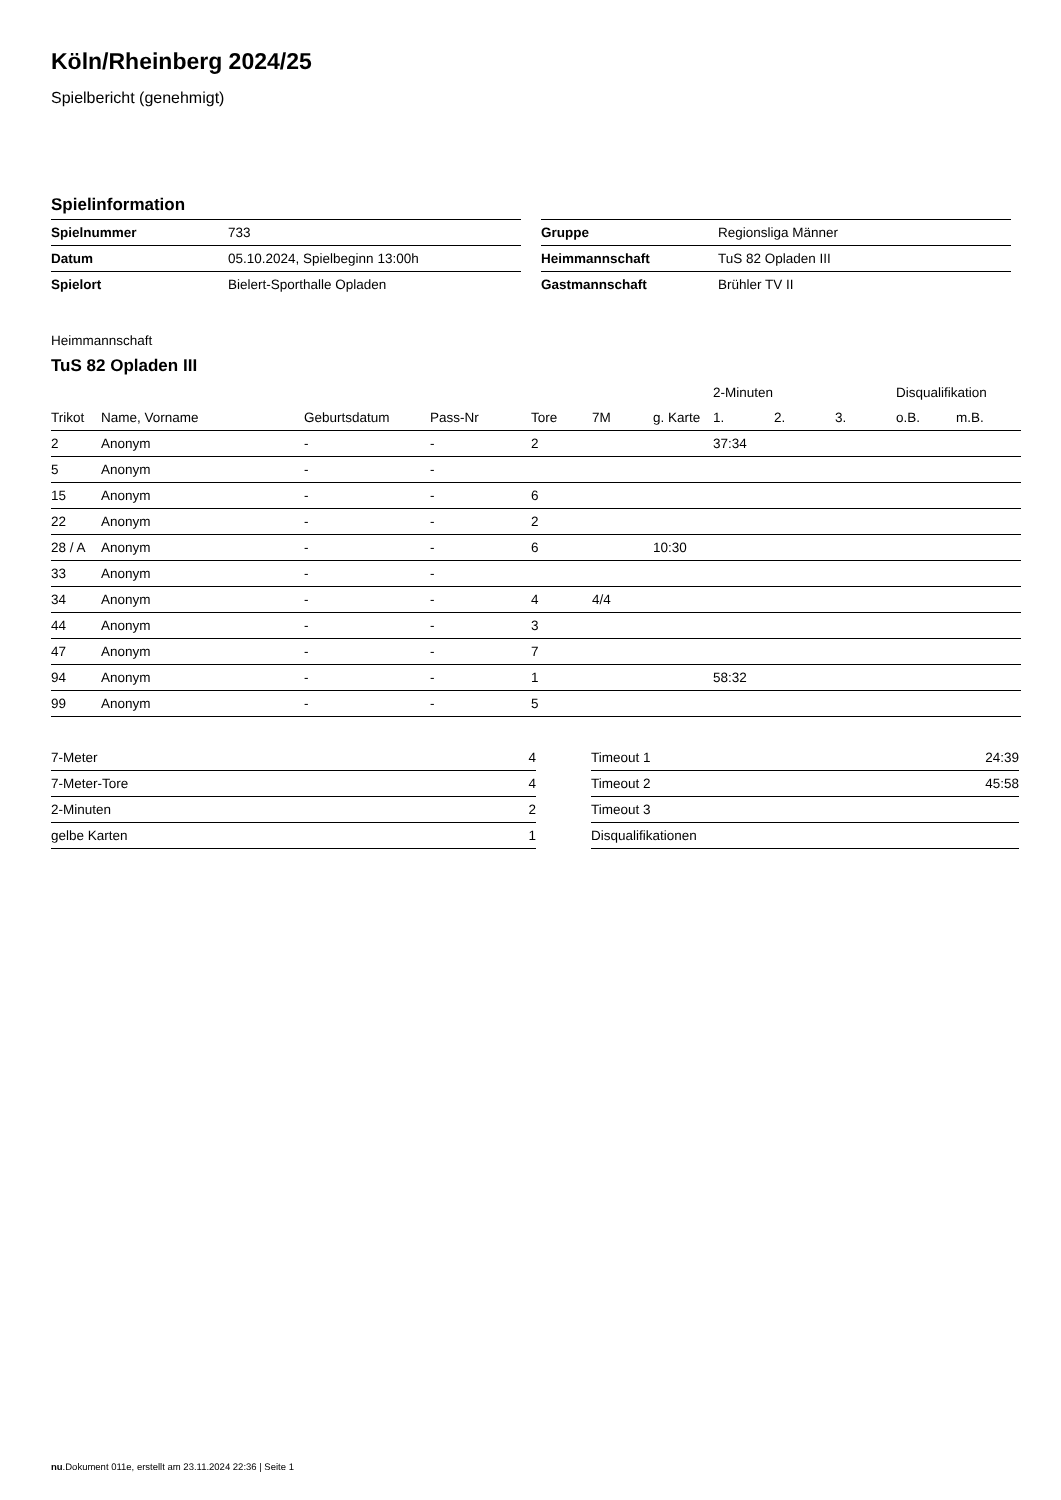Köln/Rheinberg 2024/25
Spielbericht (genehmigt)
Spielinformation
| Spielnummer | 733 |
| Datum | 05.10.2024, Spielbeginn 13:00h |
| Spielort | Bielert-Sporthalle Opladen |
| Gruppe | Regionsliga Männer |
| Heimmannschaft | TuS 82 Opladen III |
| Gastmannschaft | Brühler TV II |
Heimmannschaft
TuS 82 Opladen III
| | | | | | | | 2-Minuten | | | Disqualifikation | |
| --- | --- | --- | --- | --- | --- | --- | --- | --- | --- | --- | --- |
| Trikot | Name, Vorname | Geburtsdatum | Pass-Nr | Tore | 7M | g. Karte | 1. | 2. | 3. | o.B. | m.B. |
| 2 | Anonym | - | - | 2 | | | 37:34 | | | | |
| 5 | Anonym | - | - | | | | | | | | |
| 15 | Anonym | - | - | 6 | | | | | | | |
| 22 | Anonym | - | - | 2 | | | | | | | |
| 28 / A | Anonym | - | - | 6 | | 10:30 | | | | | |
| 33 | Anonym | - | - | | | | | | | | |
| 34 | Anonym | - | - | 4 | 4/4 | | | | | | |
| 44 | Anonym | - | - | 3 | | | | | | | |
| 47 | Anonym | - | - | 7 | | | | | | | |
| 94 | Anonym | - | - | 1 | | | 58:32 | | | | |
| 99 | Anonym | - | - | 5 | | | | | | | |
| 7-Meter | 4 |
| 7-Meter-Tore | 4 |
| 2-Minuten | 2 |
| gelbe Karten | 1 |
| Timeout 1 | 24:39 |
| Timeout 2 | 45:58 |
| Timeout 3 | |
| Disqualifikationen | |
nu.Dokument 011e, erstellt am 23.11.2024 22:36 | Seite 1